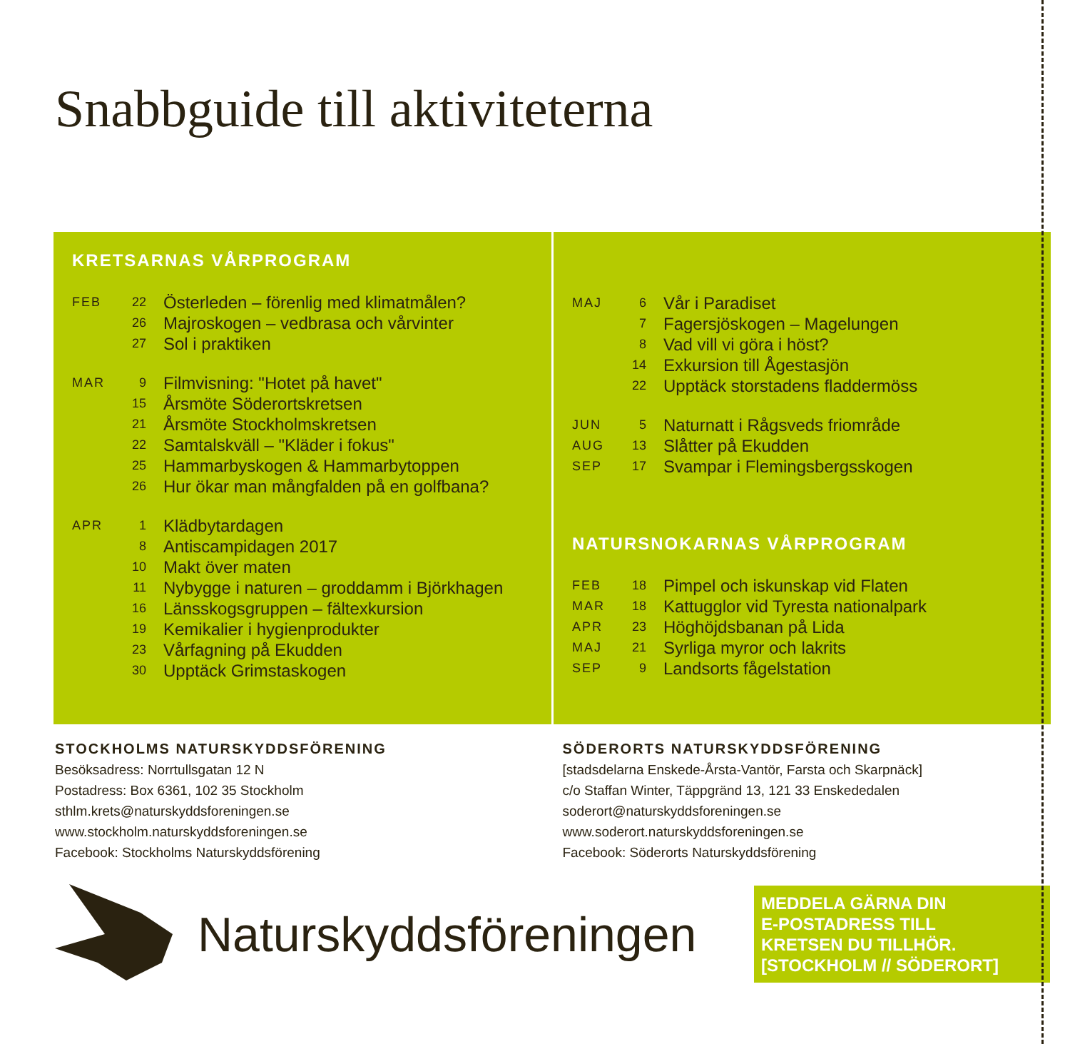Snabbguide till aktiviteterna
KRETSARNAS VÅRPROGRAM
| FEB | 22 | Österleden – förenlig med klimatmålen? |
| | 26 | Majroskogen – vedbrasa och vårvinter |
| | 27 | Sol i praktiken |
| MAR | 9 | Filmvisning: "Hotet på havet" |
| | 15 | Årsmöte Söderortskretsen |
| | 21 | Årsmöte Stockholmskretsen |
| | 22 | Samtalskväll – "Kläder i fokus" |
| | 25 | Hammarbyskogen & Hammarbytoppen |
| | 26 | Hur ökar man mångfalden på en golfbana? |
| APR | 1 | Klädbytardagen |
| | 8 | Antiscampidagen 2017 |
| | 10 | Makt över maten |
| | 11 | Nybygge i naturen – groddamm i Björkhagen |
| | 16 | Länsskogsgruppen – fältexkursion |
| | 19 | Kemikalier i hygienprodukter |
| | 23 | Vårfagning på Ekudden |
| | 30 | Upptäck Grimstaskogen |
| MAJ | 6 | Vår i Paradiset |
| | 7 | Fagersjöskogen – Magelungen |
| | 8 | Vad vill vi göra i höst? |
| | 14 | Exkursion till Ågestasjön |
| | 22 | Upptäck storstadens fladdermöss |
| JUN | 5 | Naturnatt i Rågsveds friområde |
| AUG | 13 | Slåtter på Ekudden |
| SEP | 17 | Svampar i Flemingsbergsskogen |
NATURSNOKARNAS VÅRPROGRAM
| FEB | 18 | Pimpel och iskunskap vid Flaten |
| MAR | 18 | Kattugglor vid Tyresta nationalpark |
| APR | 23 | Höghöjdsbanan på Lida |
| MAJ | 21 | Syrliga myror och lakrits |
| SEP | 9 | Landsorts fågelstation |
STOCKHOLMS NATURSKYDDSFÖRENING
Besöksadress: Norrtullsgatan 12 N
Postadress: Box 6361, 102 35 Stockholm
sthlm.krets@naturskyddsforeningen.se
www.stockholm.naturskyddsforeningen.se
Facebook: Stockholms Naturskyddsförening
SÖDERORTS NATURSKYDDSFÖRENING
[stadsdelarna Enskede-Årsta-Vantör, Farsta och Skarpnäck]
c/o Staffan Winter, Täppgränd 13, 121 33 Enskededalen
soderort@naturskyddsforeningen.se
www.soderort.naturskyddsforeningen.se
Facebook: Söderorts Naturskyddsförening
Naturskyddsföreningen
MEDDELA GÄRNA DIN
E-POSTADRESS TILL
KRETSEN DU TILLHÖR.
[STOCKHOLM // SÖDERORT]